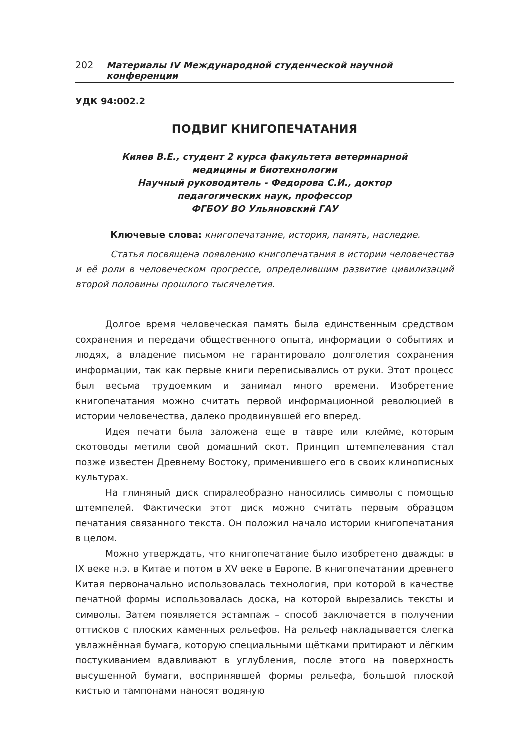202 Материалы IV Международной студенческой научной конференции
УДК 94:002.2
ПОДВИГ КНИГОПЕЧАТАНИЯ
Кияев В.Е., студент 2 курса факультета ветеринарной
медицины и биотехнологии
Научный руководитель - Федорова С.И., доктор
педагогических наук, профессор
ФГБОУ ВО Ульяновский ГАУ
Ключевые слова: книгопечатание, история, память, наследие.
Статья посвящена появлению книгопечатания в истории человечества и её роли в человеческом прогрессе, определившим развитие цивилизаций второй половины прошлого тысячелетия.
Долгое время человеческая память была единственным средством сохранения и передачи общественного опыта, информации о событиях и людях, а владение письмом не гарантировало долголетия сохранения информации, так как первые книги переписывались от руки. Этот процесс был весьма трудоемким и занимал много времени. Изобретение книгопечатания можно считать первой информационной революцией в истории человечества, далеко продвинувшей его вперед.
Идея печати была заложена еще в тавре или клейме, которым скотоводы метили свой домашний скот. Принцип штемпелевания стал позже известен Древнему Востоку, применившего его в своих клинописных культурах.
На глиняный диск спиралеобразно наносились символы с помощью штемпелей. Фактически этот диск можно считать первым образцом печатания связанного текста. Он положил начало истории книгопечатания в целом.
Можно утверждать, что книгопечатание было изобретено дважды: в IX веке н.э. в Китае и потом в XV веке в Европе. В книгопечатании древнего Китая первоначально использовалась технология, при которой в качестве печатной формы использовалась доска, на которой вырезались тексты и символы. Затем появляется эстампаж – способ заключается в получении оттисков с плоских каменных рельефов. На рельеф накладывается слегка увлажнённая бумага, которую специальными щётками притирают и лёгким постукиванием вдавливают в углубления, после этого на поверхность высушенной бумаги, воспринявшей формы рельефа, большой плоской кистью и тампонами наносят водяную